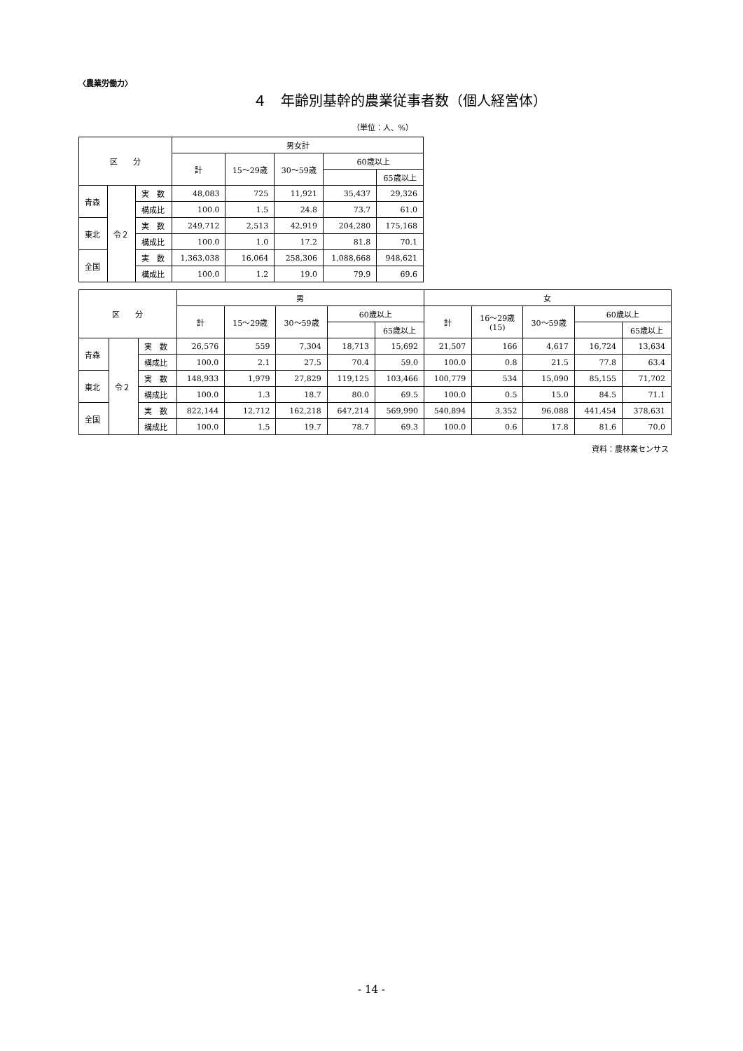〈農業労働力〉
４　年齢別基幹的農業従事者数（個人経営体）
（単位：人、%）
| 区 分 | | | 男女計 | | | | |
| --- | --- | --- | --- | --- | --- | --- | --- |
| | | | 計 | 15～29歳 | 30～59歳 | 60歳以上 | |
| | | | | | | | 65歳以上 |
| 青森 | 令２ | 実 数 | 48,083 | 725 | 11,921 | 35,437 | 29,326 |
| | | 構成比 | 100.0 | 1.5 | 24.8 | 73.7 | 61.0 |
| 東北 | | 実 数 | 249,712 | 2,513 | 42,919 | 204,280 | 175,168 |
| | | 構成比 | 100.0 | 1.0 | 17.2 | 81.8 | 70.1 |
| 全国 | | 実 数 | 1,363,038 | 16,064 | 258,306 | 1,088,668 | 948,621 |
| | | 構成比 | 100.0 | 1.2 | 19.0 | 79.9 | 69.6 |
| 区 分 | | | 男 | | | | | 女 | | | | |
| --- | --- | --- | --- | --- | --- | --- | --- | --- | --- | --- | --- | --- |
| | | | 計 | 15～29歳 | 30～59歳 | 60歳以上 | | 計 | 16～29歳 (15) | 30～59歳 | 60歳以上 | |
| | | | | | | | 65歳以上 | | | | | 65歳以上 |
| 青森 | 令２ | 実 数 | 26,576 | 559 | 7,304 | 18,713 | 15,692 | 21,507 | 166 | 4,617 | 16,724 | 13,634 |
| | | 構成比 | 100.0 | 2.1 | 27.5 | 70.4 | 59.0 | 100.0 | 0.8 | 21.5 | 77.8 | 63.4 |
| 東北 | | 実 数 | 148,933 | 1,979 | 27,829 | 119,125 | 103,466 | 100,779 | 534 | 15,090 | 85,155 | 71,702 |
| | | 構成比 | 100.0 | 1.3 | 18.7 | 80.0 | 69.5 | 100.0 | 0.5 | 15.0 | 84.5 | 71.1 |
| 全国 | | 実 数 | 822,144 | 12,712 | 162,218 | 647,214 | 569,990 | 540,894 | 3,352 | 96,088 | 441,454 | 378,631 |
| | | 構成比 | 100.0 | 1.5 | 19.7 | 78.7 | 69.3 | 100.0 | 0.6 | 17.8 | 81.6 | 70.0 |
資料：農林業センサス
- 14 -